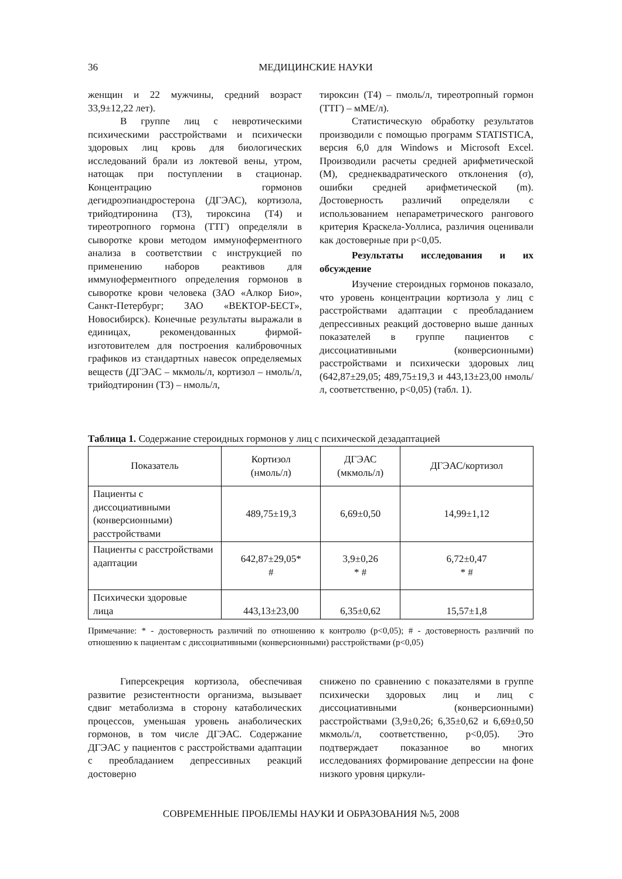36
МЕДИЦИНСКИЕ НАУКИ
женщин и 22 мужчины, средний возраст 33,9±12,22 лет).
В группе лиц с невротическими психическими расстройствами и психически здоровых лиц кровь для биологических исследований брали из локтевой вены, утром, натощак при поступлении в стационар. Концентрацию гормонов дегидроэпиандростерона (ДГЭАС), кортизола, трийодтиронина (Т3), тироксина (Т4) и тиреотропного гормона (ТТГ) определяли в сыворотке крови методом иммуноферментного анализа в соответствии с инструкцией по применению наборов реактивов для иммуноферментного определения гормонов в сыворотке крови человека (ЗАО «Алкор Био», Санкт-Петербург; ЗАО «ВЕКТОР-БЕСТ», Новосибирск). Конечные результаты выражали в единицах, рекомендованных фирмой-изготовителем для построения калибровочных графиков из стандартных навесок определяемых веществ (ДГЭАС – мкмоль/л, кортизол – нмоль/л, трийодтиронин (Т3) – нмоль/л,
тироксин (Т4) – пмоль/л, тиреотропный гормон (ТТГ) – мМЕ/л).
Статистическую обработку результатов производили с помощью программ STATISTICA, версия 6,0 для Windows и Microsoft Excel. Производили расчеты средней арифметической (M), среднеквадратического отклонения (σ), ошибки средней арифметической (m). Достоверность различий определяли с использованием непараметрического рангового критерия Краскела-Уоллиса, различия оценивали как достоверные при p<0,05.
Результаты исследования и их обсуждение
Изучение стероидных гормонов показало, что уровень концентрации кортизола у лиц с расстройствами адаптации с преобладанием депрессивных реакций достоверно выше данных показателей в группе пациентов с диссоциативными (конверсионными) расстройствами и психически здоровых лиц (642,87±29,05; 489,75±19,3 и 443,13±23,00 нмоль/л, соответственно, p<0,05) (табл. 1).
Таблица 1. Содержание стероидных гормонов у лиц с психической дезадаптацией
| Показатель | Кортизол (нмоль/л) | ДГЭАС (мкмоль/л) | ДГЭАС/кортизол |
| --- | --- | --- | --- |
| Пациенты с диссоциативными (конверсионными) расстройствами | 489,75±19,3 | 6,69±0,50 | 14,99±1,12 |
| Пациенты с расстройствами адаптации | 642,87±29,05* # | 3,9±0,26 * # | 6,72±0,47 * # |
| Психически здоровые лица | 443,13±23,00 | 6,35±0,62 | 15,57±1,8 |
Примечание: * - достоверность различий по отношению к контролю (p<0,05); # - достоверность различий по отношению к пациентам с диссоциативными (конверсионными) расстройствами (p<0,05)
Гиперсекреция кортизола, обеспечивая развитие резистентности организма, вызывает сдвиг метаболизма в сторону катаболических процессов, уменьшая уровень анаболических гормонов, в том числе ДГЭАС. Содержание ДГЭАС у пациентов с расстройствами адаптации с преобладанием депрессивных реакций достоверно
снижено по сравнению с показателями в группе психически здоровых лиц и лиц с диссоциативными (конверсионными) расстройствами (3,9±0,26; 6,35±0,62 и 6,69±0,50 мкмоль/л, соответственно, p<0,05). Это подтверждает показанное во многих исследованиях формирование депрессии на фоне низкого уровня циркули-
СОВРЕМЕННЫЕ ПРОБЛЕМЫ НАУКИ И ОБРАЗОВАНИЯ №5, 2008